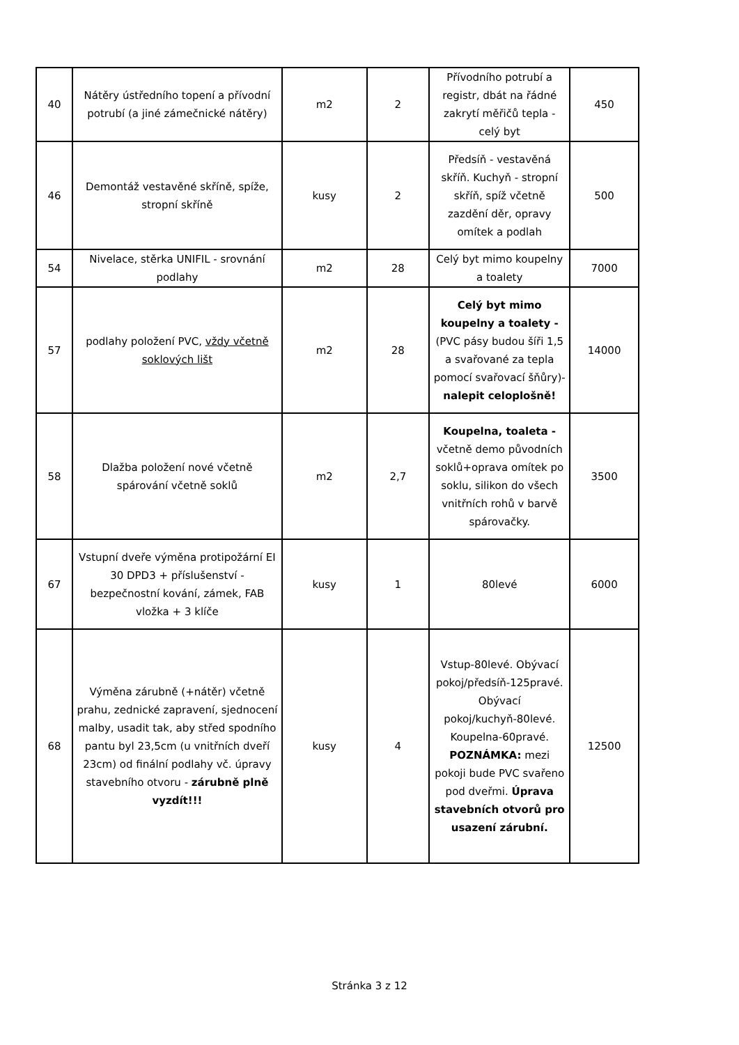| 40 | Nátěry ústředního topení a přívodní potrubí (a jiné zámečnické nátěry) | m2 | 2 | Přívodního potrubí a registr, dbát na řádné zakrytí měřičů tepla - celý byt | 450 |
| 46 | Demontáž vestavěné skříně, spíže, stropní skříně | kusy | 2 | Předsíň - vestavěná skříň. Kuchyň - stropní skříň, spíž včetně zazdění děr, opravy omítek a podlah | 500 |
| 54 | Nivelace, stěrka UNIFIL - srovnání podlahy | m2 | 28 | Celý byt mimo koupelny a toalety | 7000 |
| 57 | podlahy položení PVC, vždy včetně soklových lišt | m2 | 28 | Celý byt mimo koupelny a toalety - (PVC pásy budou šíři 1,5 a svařované za tepla pomocí svařovací šňůry)- nalepit celoplošně! | 14000 |
| 58 | Dlažba položení nové včetně spárování včetně soklů | m2 | 2,7 | Koupelna, toaleta - včetně demo původních soklů+oprava omítek po soklu, silikon do všech vnitřních rohů v barvě spárovačky. | 3500 |
| 67 | Vstupní dveře výměna protipožární EI 30 DPD3 + příslušenství - bezpečnostní kování, zámek, FAB vložka + 3 klíče | kusy | 1 | 80levé | 6000 |
| 68 | Výměna zárubně (+nátěr) včetně prahu, zednické zapravení, sjednocení malby, usadit tak, aby střed spodního pantu byl 23,5cm (u vnitřních dveří 23cm) od finální podlahy vč. úpravy stavebního otvoru - zárubně plně vyzdít!!! | kusy | 4 | Vstup-80levé. Obývací pokoj/předsíň-125pravé. Obývací pokoj/kuchyň-80levé. Koupelna-60pravé. POZNÁMKA: mezi pokoji bude PVC svařeno pod dveřmi. Úprava stavebních otvorů pro usazení zárubní. | 12500 |
Stránka 3 z 12